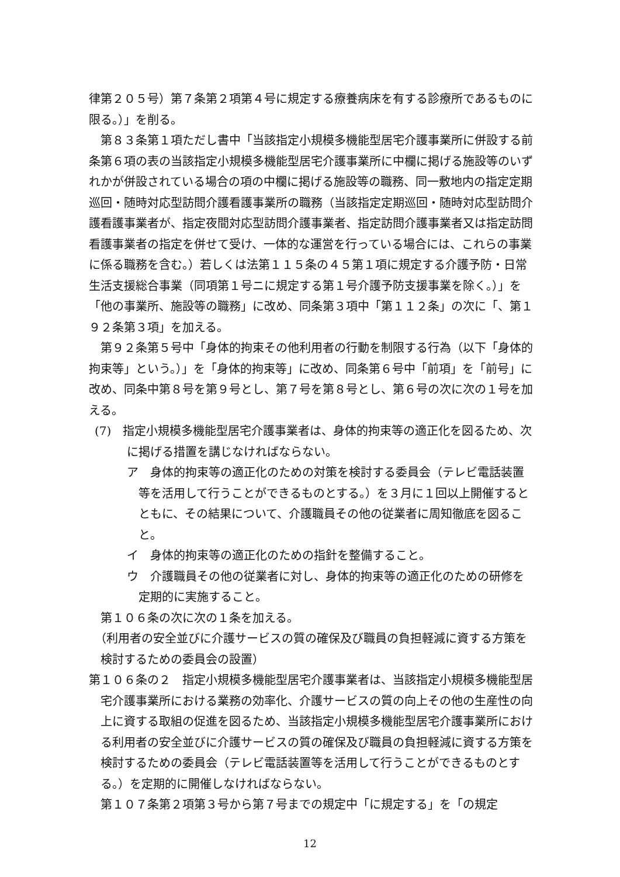律第２０５号）第７条第２項第４号に規定する療養病床を有する診療所であるものに限る。）」を削る。
第８３条第１項ただし書中「当該指定小規模多機能型居宅介護事業所に併設する前条第６項の表の当該指定小規模多機能型居宅介護事業所に中欄に掲げる施設等のいずれかが併設されている場合の項の中欄に掲げる施設等の職務、同一敷地内の指定定期巡回・随時対応型訪問介護看護事業所の職務（当該指定定期巡回・随時対応型訪問介護看護事業者が、指定夜間対応型訪問介護事業者、指定訪問介護事業者又は指定訪問看護事業者の指定を併せて受け、一体的な運営を行っている場合には、これらの事業に係る職務を含む。）若しくは法第１１５条の４５第１項に規定する介護予防・日常生活支援総合事業（同項第１号ニに規定する第１号介護予防支援事業を除く。）」を「他の事業所、施設等の職務」に改め、同条第３項中「第１１２条」の次に「、第１９２条第３項」を加える。
第９２条第５号中「身体的拘束その他利用者の行動を制限する行為（以下「身体的拘束等」という。）」を「身体的拘束等」に改め、同条第６号中「前項」を「前号」に改め、同条中第８号を第９号とし、第７号を第８号とし、第６号の次に次の１号を加える。
(7)　指定小規模多機能型居宅介護事業者は、身体的拘束等の適正化を図るため、次に掲げる措置を講じなければならない。
ア　身体的拘束等の適正化のための対策を検討する委員会（テレビ電話装置等を活用して行うことができるものとする。）を３月に１回以上開催するとともに、その結果について、介護職員その他の従業者に周知徹底を図ること。
イ　身体的拘束等の適正化のための指針を整備すること。
ウ　介護職員その他の従業者に対し、身体的拘束等の適正化のための研修を定期的に実施すること。
第１０６条の次に次の１条を加える。
（利用者の安全並びに介護サービスの質の確保及び職員の負担軽減に資する方策を検討するための委員会の設置）
第１０６条の２　指定小規模多機能型居宅介護事業者は、当該指定小規模多機能型居宅介護事業所における業務の効率化、介護サービスの質の向上その他の生産性の向上に資する取組の促進を図るため、当該指定小規模多機能型居宅介護事業所における利用者の安全並びに介護サービスの質の確保及び職員の負担軽減に資する方策を検討するための委員会（テレビ電話装置等を活用して行うことができるものとする。）を定期的に開催しなければならない。
第１０７条第２項第３号から第７号までの規定中「に規定する」を「の規定
12